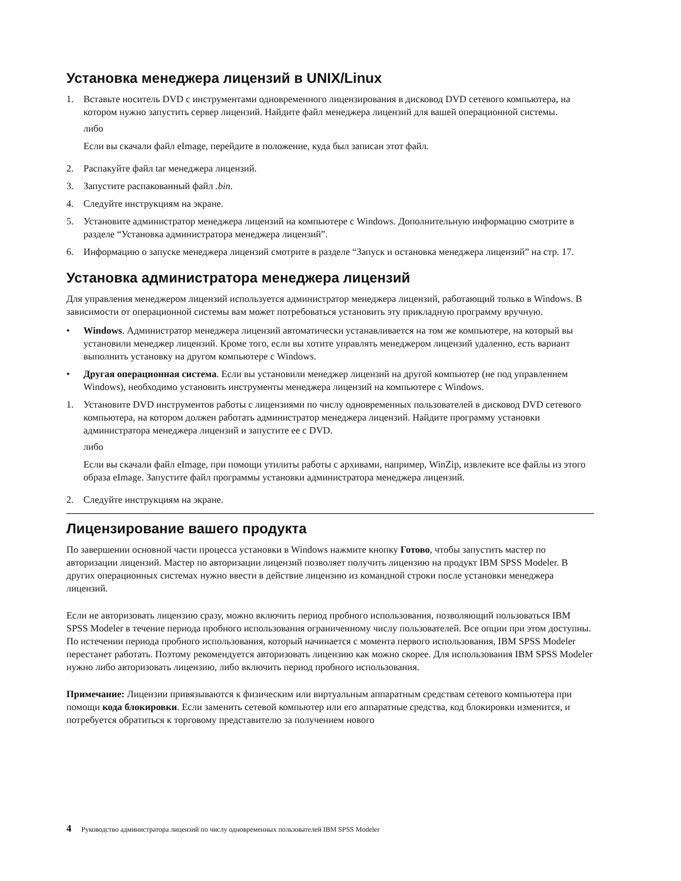Установка менеджера лицензий в UNIX/Linux
1. Вставьте носитель DVD с инструментами одновременного лицензирования в дисковод DVD сетевого компьютера, на котором нужно запустить сервер лицензий. Найдите файл менеджера лицензий для вашей операционной системы.
либо
Если вы скачали файл eImage, перейдите в положение, куда был записан этот файл.
2. Распакуйте файл tar менеджера лицензий.
3. Запустите распакованный файл .bin.
4. Следуйте инструкциям на экране.
5. Установите администратор менеджера лицензий на компьютере с Windows. Дополнительную информацию смотрите в разделе “Установка администратора менеджера лицензий”.
6. Информацию о запуске менеджера лицензий смотрите в разделе “Запуск и остановка менеджера лицензий” на стр. 17.
Установка администратора менеджера лицензий
Для управления менеджером лицензий используется администратор менеджера лицензий, работающий только в Windows. В зависимости от операционной системы вам может потребоваться установить эту прикладную программу вручную.
• Windows. Администратор менеджера лицензий автоматически устанавливается на том же компьютере, на который вы установили менеджер лицензий. Кроме того, если вы хотите управлять менеджером лицензий удаленно, есть вариант выполнить установку на другом компьютере с Windows.
• Другая операционная система. Если вы установили менеджер лицензий на другой компьютер (не под управлением Windows), необходимо установить инструменты менеджера лицензий на компьютере с Windows.
1. Установите DVD инструментов работы с лицензиями по числу одновременных пользователей в дисковод DVD сетевого компьютера, на котором должен работать администратор менеджера лицензий. Найдите программу установки администратора менеджера лицензий и запустите ее с DVD.
либо
Если вы скачали файл eImage, при помощи утилиты работы с архивами, например, WinZip, извлеките все файлы из этого образа eImage. Запустите файл программы установки администратора менеджера лицензий.
2. Следуйте инструкциям на экране.
Лицензирование вашего продукта
По завершении основной части процесса установки в Windows нажмите кнопку Готово, чтобы запустить мастер по авторизации лицензий. Мастер по авторизации лицензий позволяет получить лицензию на продукт IBM SPSS Modeler. В других операционных системах нужно ввести в действие лицензию из командной строки после установки менеджера лицензий.
Если не авторизовать лицензию сразу, можно включить период пробного использования, позволяющий пользоваться IBM SPSS Modeler в течение периода пробного использования ограниченному числу пользователей. Все опции при этом доступны. По истечении периода пробного использования, который начинается с момента первого использования, IBM SPSS Modeler перестанет работать. Поэтому рекомендуется авторизовать лицензию как можно скорее. Для использования IBM SPSS Modeler нужно либо авторизовать лицензию, либо включить период пробного использования.
Примечание: Лицензии привязываются к физическим или виртуальным аппаратным средствам сетевого компьютера при помощи кода блокировки. Если заменить сетевой компьютер или его аппаратные средства, код блокировки изменится, и потребуется обратиться к торговому представителю за получением нового
4 Руководство администратора лицензий по числу одновременных пользователей IBM SPSS Modeler